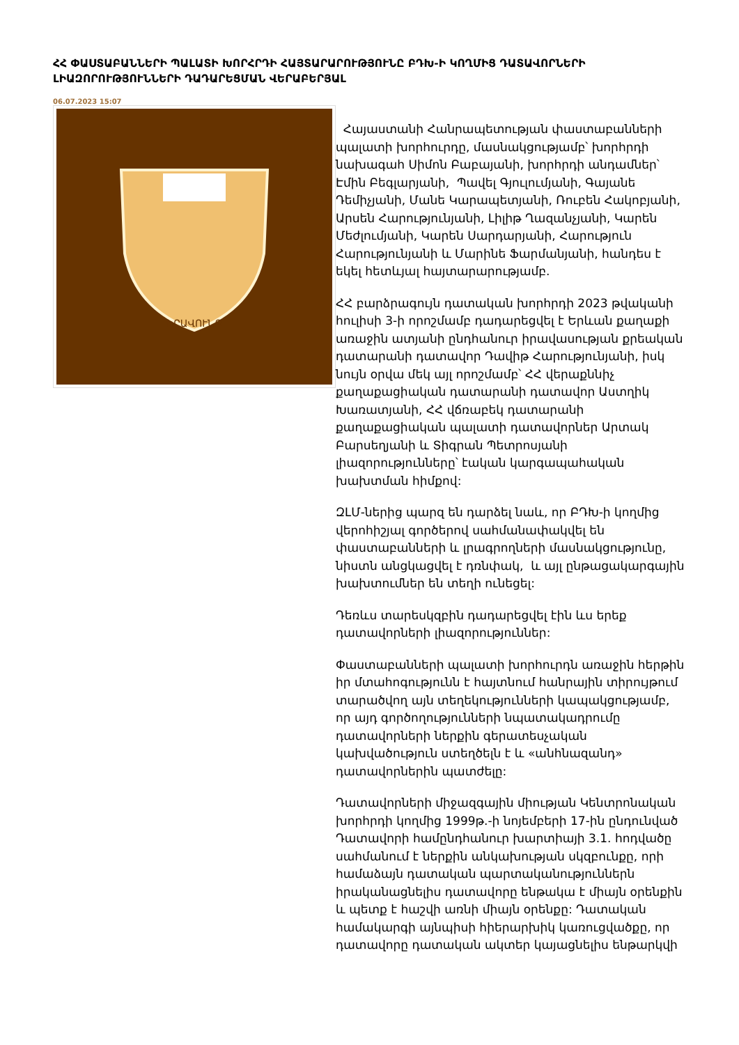ՀՀ ՓԱՍՏԱԲԱՆՆԵՐԻ ՊԱԼԱՏԻ ԽՈՐՀՐԴԻ ՀԱՅՏԱՐԱՐՈՒԹՅՈՒՆԸ ԲԴԽ-Ի ԿՈՂՄԻՑ ԴԱՏԱՎՈՐՆԵՐԻ ԼԻԱԶՈՐՈՒԹՅՈՒՆՆԵՐԻ ԴԱԴԱՐԵՑՄԱՆ ՎԵՐԱԲԵՐՅԱԼ
06.07.2023 15:07
ԻՐԱՎՈՒՆՔ
Հայաստանի Հանրապետության փաստաբանների պալատի խորհուրդը, մասնակցությամբ՝ խորհրդի նախագահ Սիմոն Բաբայանի, խորհրդի անդամներ՝ Էմին Բեգլարյանի, Պավել Գյուլումյանի, Գայանե Դեմիչյանի, Մանե Կարապետյանի, Ռուբեն Հակոբյանի, Արսեն Հարությունյանի, Լիլիթ Ղազանչյանի, Կարեն Մեժլումյանի, Կարեն Սարդարյանի, Հարություն Հարությունյանի և Մարինե Ֆարմանյանի, հանդես է եկել հետևյալ հայտարարությամբ.
ՀՀ բարձրագույն դատական խորհրդի 2023 թվականի հուլիսի 3-ի որոշմամբ դադարեցվել է Երևան քաղաքի առաջին ատյանի ընդհանուր իրավասության քրեական դատարանի դատավոր Դավիթ Հարությունյանի, իսկ նույն օրվա մեկ այլ որոշմամբ՝ ՀՀ վերաքննիչ քաղաքացիական դատարանի դատավոր Աստղիկ Խառատյանի, ՀՀ վճռաբեկ դատարանի քաղաքացիական պալատի դատավորներ Արտակ Բարսեղյանի և Տիգրան Պետրոսյանի լիազորությունները՝ էական կարգապահական խախտման հիմքով:
ԶԼՄ-ներից պարզ են դարձել նաև, որ ԲԴԽ-ի կողմից վերոհիշյալ գործերով սահմանափակվել են փաստաբանների և լրագրողների մասնակցությունը, նիստն անցկացվել է դռնփակ, և այլ ընթացակարգային խախտումներ են տեղի ունեցել:
Դեռևս տարեսկզբին դադարեցվել էին ևս երեք դատավորների լիազորություններ:
Փաստաբանների պալատի խորհուրդն առաջին հերթին իր մտահոգությունն է հայտնում հանրային տիրույթում տարածվող այն տեղեկությունների կապակցությամբ, որ այդ գործողությունների նպատակադրումը դատավորների ներքին գերատեսչական կախվածություն ստեղծելն է և «անհնազանդ» դատավորներին պատժելը:
Դատավորների միջազգային միության Կենտրոնական խորհրդի կողմից 1999թ.-ի նոյեմբերի 17-ին ընդունված Դատավորի համընդհանուր խարտիայի 3.1. հոդվածը սահմանում է ներքին անկախության սկզբունքը, որի համաձայն դատական պարտականություններն իրականացնելիս դատավորը ենթակա է միայն օրենքին և պետք է հաշվի առնի միայն օրենքը: Դատական համակարգի այնպիսի հիերարխիկ կառուցվածքը, որ դատավորը դատական ակտեր կայացնելիս ենթարկվի